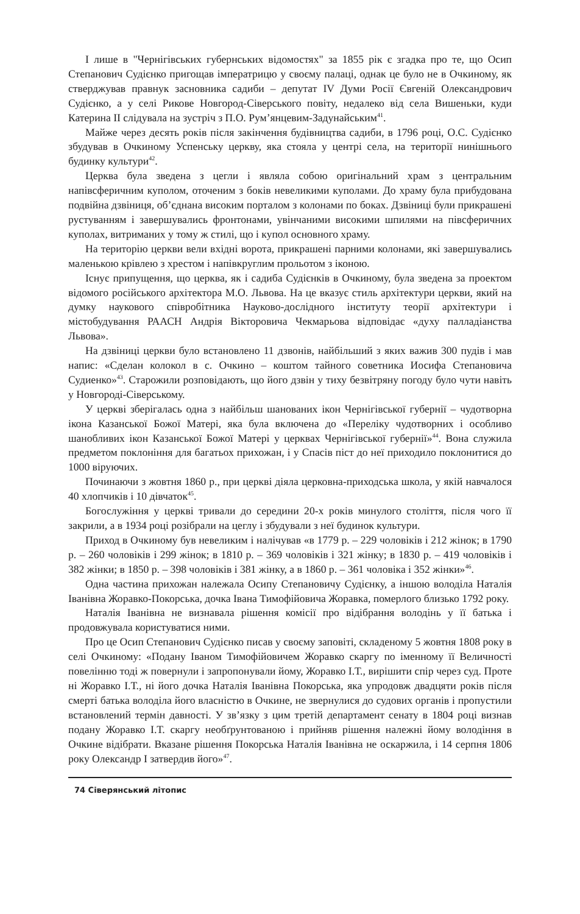І лише в "Чернігівських губернських відомостях" за 1855 рік є згадка про те, що Осип Степанович Судієнко пригощав імператрицю у своєму палаці, однак це було не в Очкиному, як стверджував правнук засновника садиби – депутат IV Думи Росії Євгеній Олександрович Судієнко, а у селі Рикове Новгород-Сіверського повіту, недалеко від села Вишеньки, куди Катерина II слідувала на зустріч з П.О. Рум’янцевим-Задунайським<sup>41</sup>.
Майже через десять років після закінчення будівництва садиби, в 1796 році, О.С. Судієнко збудував в Очкиному Успенську церкву, яка стояла у центрі села, на території нинішнього будинку культури<sup>42</sup>.
Церква була зведена з цегли і являла собою оригінальний храм з центральним напівсферичним куполом, оточеним з боків невеликими куполами. До храму була прибудована подвійна дзвіниця, об’єднана високим порталом з колонами по боках. Дзвіниці були прикрашені рустуванням і завершувались фронтонами, увінчаними високими шпилями на півсферичних куполах, витриманих у тому ж стилі, що і купол основного храму.
На територію церкви вели вхідні ворота, прикрашені парними колонами, які завершувались маленькою крівлею з хрестом і напівкруглим прольотом з іконою.
Існує припущення, що церква, як і садиба Судієнків в Очкиному, була зведена за проектом відомого російського архітектора М.О. Львова. На це вказує стиль архітектури церкви, який на думку наукового співробітника Науково-дослідного інституту теорії архітектури і містобудування РААСН Андрія Вікторовича Чекмарьова відповідає «духу палладіанства Львова».
На дзвіниці церкви було встановлено 11 дзвонів, найбільший з яких важив 300 пудів і мав напис: «Сделан колокол в с. Очкино – коштом тайного советника Иосифа Степановича Судиенко»<sup>43</sup>. Старожили розповідають, що його дзвін у тиху безвітряну погоду було чути навіть у Новгороді-Сіверському.
У церкві зберігалась одна з найбільш шанованих ікон Чернігівської губернії – чудотворна ікона Казанської Божої Матері, яка була включена до «Переліку чудотворних і особливо шанобливих ікон Казанської Божої Матері у церквах Чернігівської губернії»<sup>44</sup>. Вона служила предметом поклоніння для багатьох прихожан, і у Спасів піст до неї приходило поклонитися до 1000 віруючих.
Починаючи з жовтня 1860 р., при церкві діяла церковна-приходська школа, у якій навчалося 40 хлопчиків і 10 дівчаток<sup>45</sup>.
Богослужіння у церкві тривали до середини 20-х років минулого століття, після чого її закрили, а в 1934 році розібрали на цеглу і збудували з неї будинок культури.
Приход в Очкиному був невеликим і налічував «в 1779 р. – 229 чоловіків і 212 жінок; в 1790 р. – 260 чоловіків і 299 жінок; в 1810 р. – 369 чоловіків і 321 жінку; в 1830 р. – 419 чоловіків і 382 жінки; в 1850 р. – 398 чоловіків і 381 жінку, а в 1860 р. – 361 чоловіка і 352 жінки»<sup>46</sup>.
Одна частина прихожан належала Осипу Степановичу Судієнку, а іншою володіла Наталія Іванівна Жоравко-Покорська, дочка Івана Тимофійовича Жоравка, померлого близько 1792 року.
Наталія Іванівна не визнавала рішення комісії про відібрання володінь у її батька і продовжувала користуватися ними.
Про це Осип Степанович Судієнко писав у своєму заповіті, складеному 5 жовтня 1808 року в селі Очкиному: «Подану Іваном Тимофійовичем Жоравко скаргу по іменному її Величності повелінню тоді ж повернули і запропонували йому, Жоравко І.Т., вирішити спір через суд. Проте ні Жоравко І.Т., ні його дочка Наталія Іванівна Покорська, яка упродовж двадцяти років після смерті батька володіла його власністю в Очкине, не звернулися до судових органів і пропустили встановлений термін давності. У зв’язку з цим третій департамент сенату в 1804 році визнав подану Жоравко І.Т. скаргу необґрунтованою і прийняв рішення належні йому володіння в Очкине відібрати. Вказане рішення Покорська Наталія Іванівна не оскаржила, і 14 серпня 1806 року Олександр I затвердив його»<sup>47</sup>.
74 Сіверянський літопис